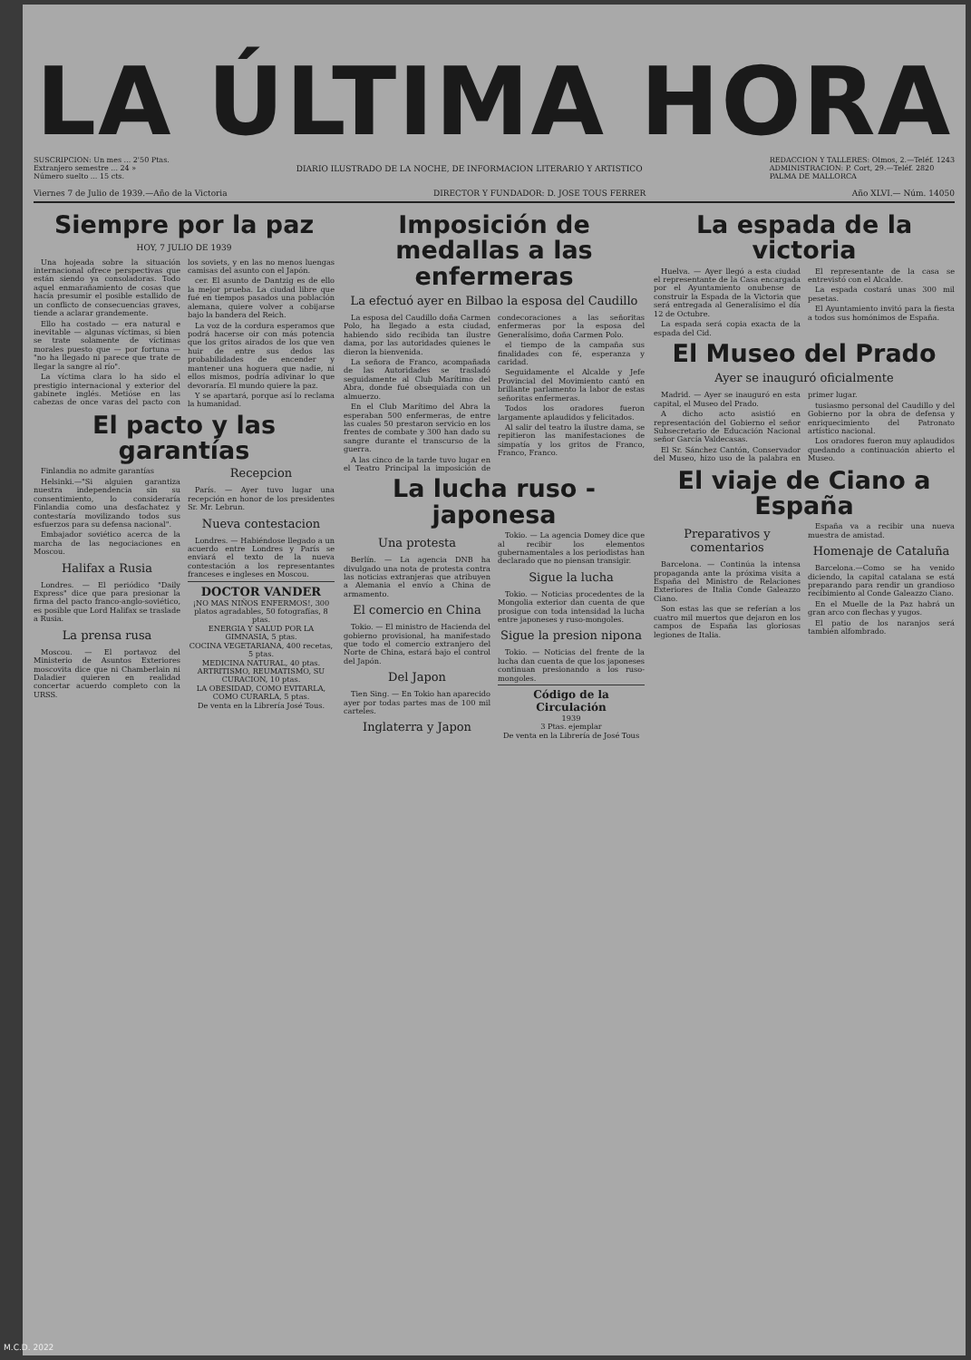LA ÚLTIMA HORA
SUSCRIPCION: Un mes ... 2'50 Ptas.
Extranjero semestre ... 24 »
Número suelto ... 15 cts.
DIARIO ILUSTRADO DE LA NOCHE, DE INFORMACION LITERARIO Y ARTISTICO
REDACCION Y TALLERES: Olmos, 2.—Teléf. 1243
ADMINISTRACION: P. Cort, 29.—Teléf. 2820
PALMA DE MALLORCA
Viernes 7 de Julio de 1939.—Año de la Victoria DIRECTOR Y FUNDADOR: D. JOSE TOUS FERRER Año XLVI.— Núm. 14050
Siempre por la paz
HOY, 7 JULIO DE 1939
Una hojeada sobre la situación internacional ofrece perspectivas que están siendo ya consoladoras. Todo aquel enmarañamiento de cosas que hacía presumir el posible estallido de un conflicto de consecuencias graves, tiende a aclarar grandemente.
Ello ha costado — era natural e inevitable — algunas víctimas, si bien se trate solamente de víctimas morales puesto que — por fortuna — "no ha llegado ni parece que trate de llegar la sangre al río".
La víctima clara lo ha sido el prestigio internacional y exterior del gabinete inglés. Metióse en las cabezas de once varas del pacto con los soviets, y en las no menos luengas camisas del asunto con el Japón.
cer. El asunto de Dantzig es de ello la mejor prueba. La ciudad libre que fué en tiempos pasados una población alemana, quiere volver a cobijarse bajo la bandera del Reich.
La voz de la cordura esperamos que podrá hacerse oir con más potencia que los gritos airados de los que ven huir de entre sus dedos las probabilidades de encender y mantener una hoguera que nadie, ni ellos mismos, podría adivinar lo que devoraría. El mundo quiere la paz.
Y se apartará, porque así lo reclama la humanidad.
El pacto y las garantías
Finlandia no admite garantías
Helsinki.—"Si alguien garantiza nuestra independencia sin su consentimiento, lo consideraría Finlandia como una desfachatez y contestaría movilizando todos sus esfuerzos para su defensa nacional".
Embajador soviético acerca de la marcha de las negociaciones en Moscou.
Halifax a Rusia
Londres. — El periódico "Daily Express" dice que para presionar la firma del pacto franco-anglo-soviético, es posible que Lord Halifax se traslade a Rusia.
La prensa rusa
Moscou. — El portavoz del Ministerio de Asuntos Exteriores moscovita dice que ni Chamberlain ni Daladier quieren en realidad concertar acuerdo completo con la URSS.
Recepcion
París. — Ayer tuvo lugar una recepción en honor de los presidentes Sr. Mr. Lebrun.
Nueva contestacion
Londres. — Habiéndose llegado a un acuerdo entre Londres y París se enviará el texto de la nueva contestación a los representantes franceses e ingleses en Moscou.
DOCTOR VANDER
¡NO MAS NIÑOS ENFERMOS!, 300 platos agradables, 50 fotografías, 8 ptas.
ENERGIA Y SALUD POR LA GIMNASIA, 5 ptas.
COCINA VEGETARIANA, 400 recetas, 5 ptas.
MEDICINA NATURAL, 40 ptas.
ARTRITISMO, REUMATISMO, SU CURACION, 10 ptas.
LA OBESIDAD, COMO EVITARLA, COMO CURARLA, 5 ptas.
De venta en la Librería José Tous.
Imposición de medallas a las enfermeras
La efectuó ayer en Bilbao la esposa del Caudillo
La esposa del Caudillo doña Carmen Polo, ha llegado a esta ciudad, habiendo sido recibida tan ilustre dama, por las autoridades quienes le dieron la bienvenida.
La señora de Franco, acompañada de las Autoridades se trasladó seguidamente al Club Marítimo del Abra, donde fué obsequiada con un almuerzo.
En el Club Marítimo del Abra la esperaban 500 enfermeras, de entre las cuales 50 prestaron servicio en los frentes de combate y 300 han dado su sangre durante el transcurso de la guerra.
A las cinco de la tarde tuvo lugar en el Teatro Principal la imposición de condecoraciones a las señoritas enfermeras por la esposa del Generalísimo, doña Carmen Polo.
el tiempo de la campaña sus finalidades con fé, esperanza y caridad.
Seguidamente el Alcalde y Jefe Provincial del Movimiento cantó en brillante parlamento la labor de estas señoritas enfermeras.
Todos los oradores fueron largamente aplaudidos y felicitados.
Al salir del teatro la ilustre dama, se repitieron las manifestaciones de simpatía y los gritos de Franco, Franco, Franco.
La lucha ruso - japonesa
Una protesta
Berlín. — La agencia DNB ha divulgado una nota de protesta contra las noticias extranjeras que atribuyen a Alemania el envío a China de armamento.
El comercio en China
Tokio. — El ministro de Hacienda del gobierno provisional, ha manifestado que todo el comercio extranjero del Norte de China, estará bajo el control del Japón.
Del Japon
Tien Sing. — En Tokio han aparecido ayer por todas partes mas de 100 mil carteles.
Inglaterra y Japon
Tokio. — La agencia Domey dice que al recibir los elementos gubernamentales a los periodistas han declarado que no piensan transigir.
Sigue la lucha
Tokio. — Noticias procedentes de la Mongolia exterior dan cuenta de que prosigue con toda intensidad la lucha entre japoneses y ruso-mongoles.
Sigue la presion nipona
Tokio. — Noticias del frente de la lucha dan cuenta de que los japoneses continuan presionando a los ruso-mongoles.
Código de la Circulación
1939
3 Ptas. ejemplar
De venta en la Librería de José Tous
La espada de la victoria
Huelva. — Ayer llegó a esta ciudad el representante de la Casa encargada por el Ayuntamiento onubense de construir la Espada de la Victoria que será entregada al Generalísimo el día 12 de Octubre.
La espada será copia exacta de la espada del Cid.
El representante de la casa se entrevistó con el Alcalde.
La espada costará unas 300 mil pesetas.
El Ayuntamiento invitó para la fiesta a todos sus homónimos de España.
El Museo del Prado
Ayer se inauguró oficialmente
Madrid. — Ayer se inauguró en esta capital, el Museo del Prado.
A dicho acto asistió en representación del Gobierno el señor Subsecretario de Educación Nacional señor García Valdecasas.
El Sr. Sánchez Cantón, Conservador del Museo, hizo uso de la palabra en primer lugar.
tusiasmo personal del Caudillo y del Gobierno por la obra de defensa y enriquecimiento del Patronato artístico nacional.
Los oradores fueron muy aplaudidos quedando a continuación abierto el Museo.
El viaje de Ciano a España
Preparativos y comentarios
Barcelona. — Continúa la intensa propaganda ante la próxima visita a España del Ministro de Relaciones Exteriores de Italia Conde Galeazzo Ciano.
Son estas las que se referían a los cuatro mil muertos que dejaron en los campos de España las gloriosas legiones de Italia.
España va a recibir una nueva muestra de amistad.
Homenaje de Cataluña
Barcelona.—Como se ha venido diciendo, la capital catalana se está preparando para rendir un grandioso recibimiento al Conde Galeazzo Ciano.
En el Muelle de la Paz habrá un gran arco con flechas y yugos.
El patio de los naranjos será también alfombrado.
M.C.D. 2022